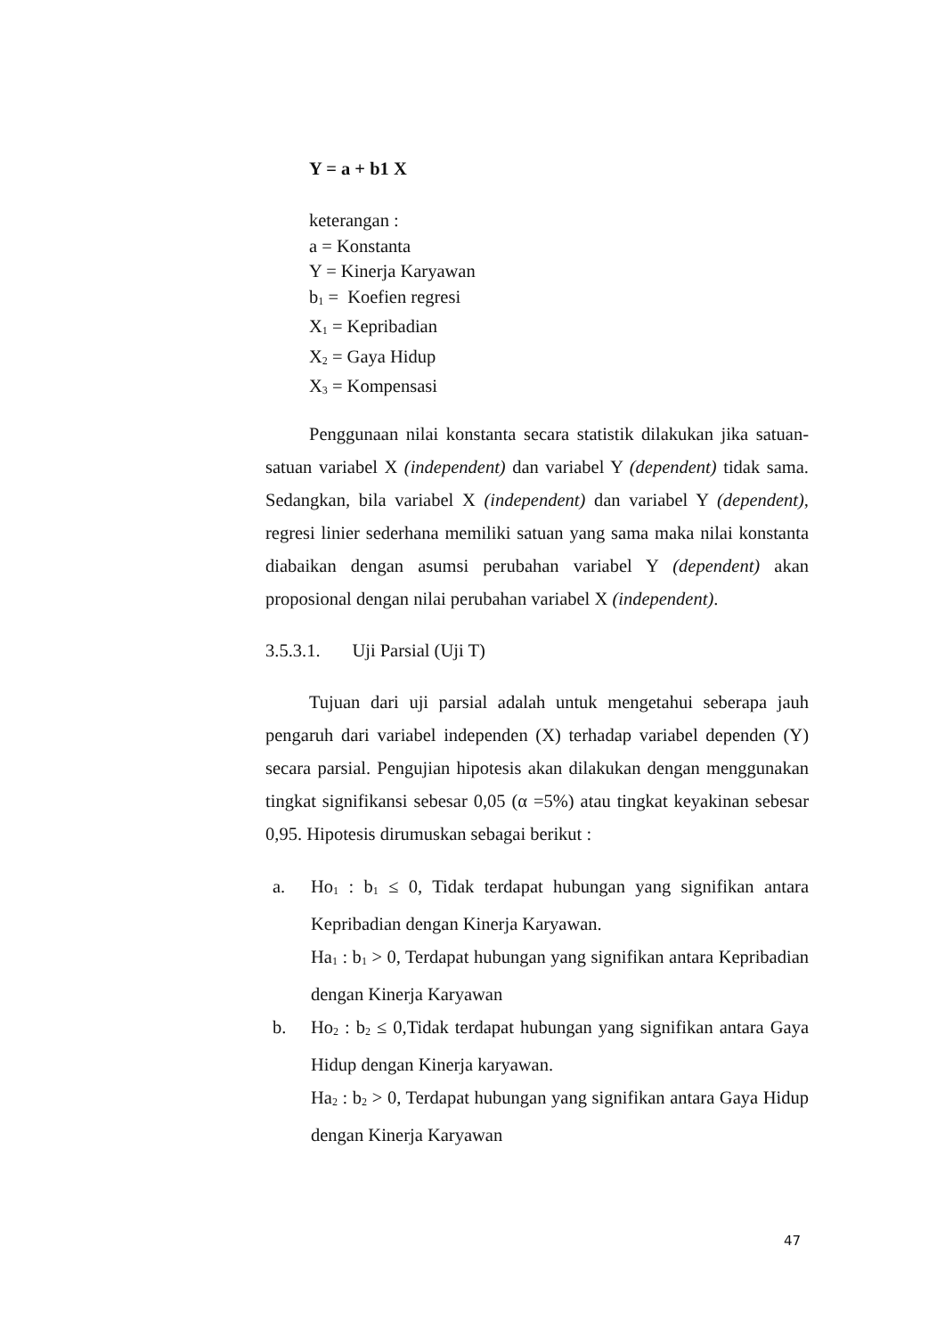Y = a + b1 X
keterangan :
a = Konstanta
Y = Kinerja Karyawan
b<sub>1</sub> = Koefien regresi
X<sub>1</sub> = Kepribadian
X<sub>2</sub> = Gaya Hidup
X<sub>3</sub> = Kompensasi
Penggunaan nilai konstanta secara statistik dilakukan jika satuan-satuan variabel X (independent) dan variabel Y (dependent) tidak sama. Sedangkan, bila variabel X (independent) dan variabel Y (dependent), regresi linier sederhana memiliki satuan yang sama maka nilai konstanta diabaikan dengan asumsi perubahan variabel Y (dependent) akan proposional dengan nilai perubahan variabel X (independent).
3.5.3.1. Uji Parsial (Uji T)
Tujuan dari uji parsial adalah untuk mengetahui seberapa jauh pengaruh dari variabel independen (X) terhadap variabel dependen (Y) secara parsial. Pengujian hipotesis akan dilakukan dengan menggunakan tingkat signifikansi sebesar 0,05 (α =5%) atau tingkat keyakinan sebesar 0,95. Hipotesis dirumuskan sebagai berikut :
a. Ho<sub>1</sub> : b<sub>1</sub> ≤ 0, Tidak terdapat hubungan yang signifikan antara Kepribadian dengan Kinerja Karyawan.
Ha<sub>1</sub> : b<sub>1</sub> > 0, Terdapat hubungan yang signifikan antara Kepribadian dengan Kinerja Karyawan
b. Ho<sub>2</sub> : b<sub>2</sub> ≤ 0,Tidak terdapat hubungan yang signifikan antara Gaya Hidup dengan Kinerja karyawan.
Ha<sub>2</sub> : b<sub>2</sub> > 0, Terdapat hubungan yang signifikan antara Gaya Hidup dengan Kinerja Karyawan
47